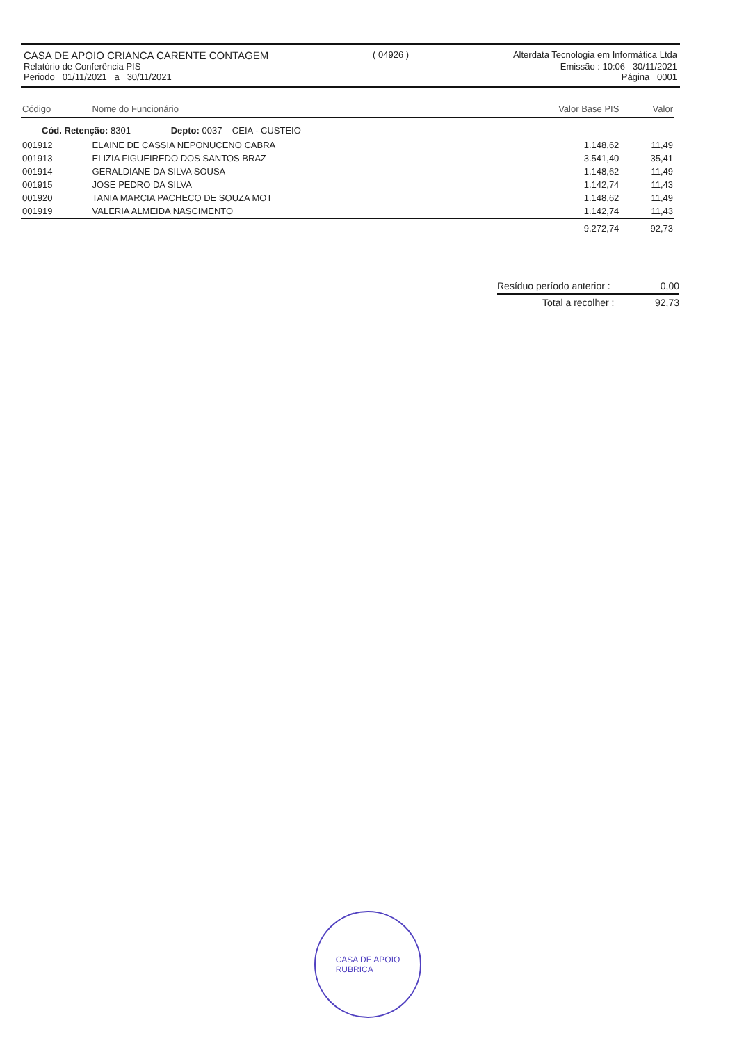CASA DE APOIO CRIANCA CARENTE CONTAGEM ( 04926 ) Alterdata Tecnologia em Informática Ltda
Relatório de Conferência PIS Emissão : 10:06 30/11/2021
Periodo 01/11/2021 a 30/11/2021 Página 0001
| Código | Nome do Funcionário | Valor Base PIS | Valor |
| --- | --- | --- | --- |
| Cód. Retenção: 8301 Depto: 0037 CEIA - CUSTEIO | | | |
| 001912 | ELAINE DE CASSIA NEPONUCENO CABRA | 1.148,62 | 11,49 |
| 001913 | ELIZIA FIGUEIREDO DOS SANTOS BRAZ | 3.541,40 | 35,41 |
| 001914 | GERALDIANE DA SILVA SOUSA | 1.148,62 | 11,49 |
| 001915 | JOSE PEDRO DA SILVA | 1.142,74 | 11,43 |
| 001920 | TANIA MARCIA PACHECO DE SOUZA MOT | 1.148,62 | 11,49 |
| 001919 | VALERIA ALMEIDA NASCIMENTO | 1.142,74 | 11,43 |
| | | 9.272,74 | 92,73 |
Resíduo período anterior : 0,00
Total a recolher : 92,73
CASA DE APOIO
RUBRICA